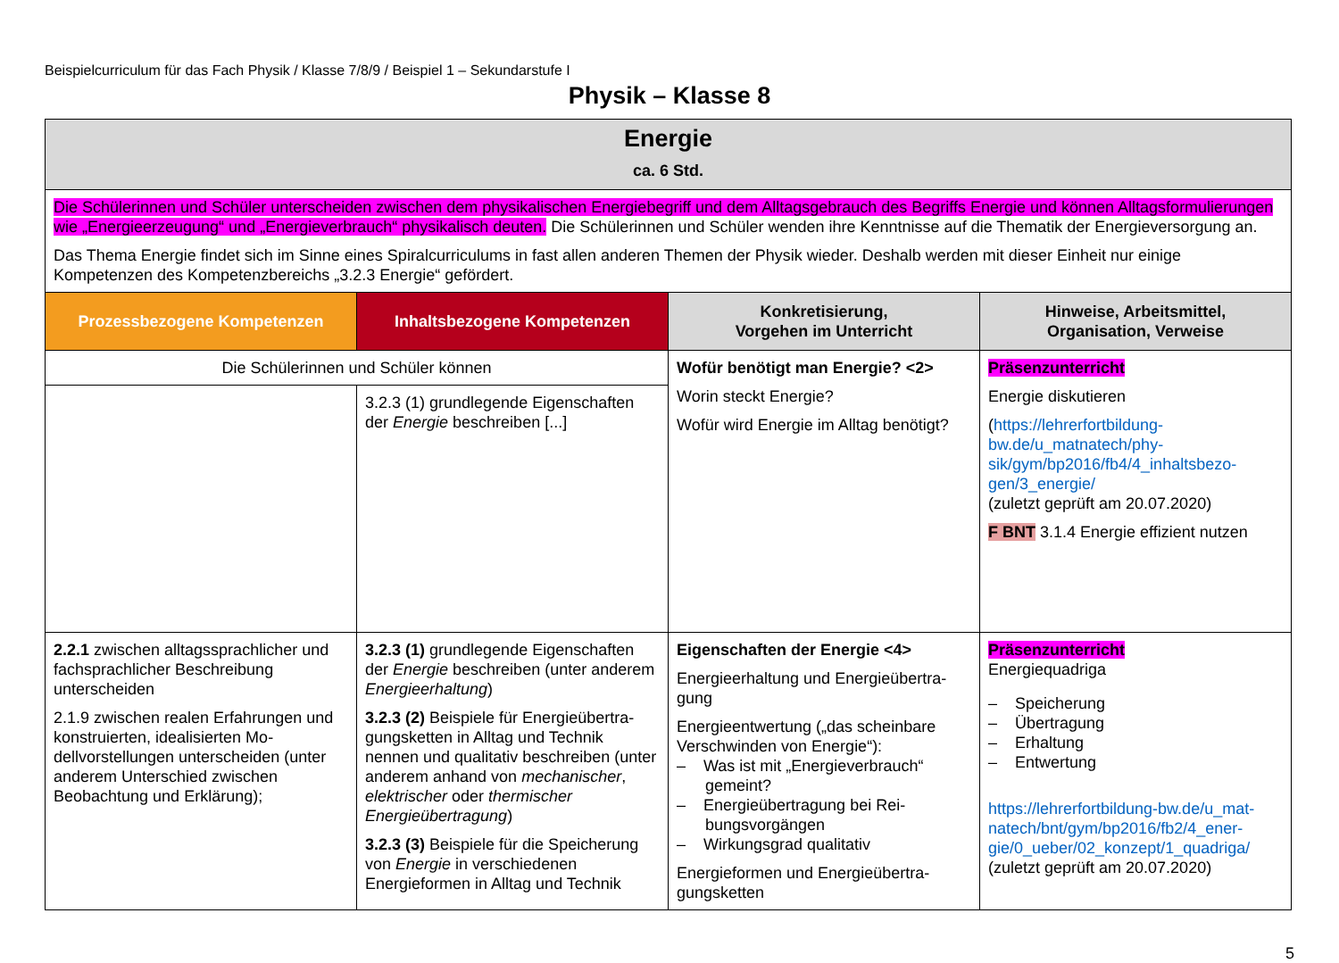Beispielcurriculum für das Fach Physik / Klasse 7/8/9 / Beispiel 1 – Sekundarstufe I
Physik – Klasse 8
| Energie ca. 6 Std. | | | |
| Die Schülerinnen und Schüler unterscheiden zwischen dem physikalischen Energiebegriff und dem Alltagsgebrauch des Begriffs Energie und können Alltags­formulierungen wie „Energieerzeugung“ und „Energieverbrauch“ physikalisch deuten. Die Schülerinnen und Schüler wenden ihre Kenntnisse auf die Thematik der Energieversorgung an. Das Thema Energie findet sich im Sinne eines Spiralcurriculums in fast allen anderen Themen der Physik wieder. Deshalb werden mit dieser Einheit nur einige Kompetenzen des Kompetenzbereichs „3.2.3 Energie“ gefördert. | | | |
| Prozessbezogene Kompetenzen | Inhaltsbezogene Kompetenzen | Konkretisierung, Vorgehen im Unterricht | Hinweise, Arbeitsmittel, Organisation, Verweise |
| Die Schülerinnen und Schüler können | | Wofür benötigt man Energie? <2> Worin steckt Energie? Wofür wird Energie im Alltag benö­tigt? | Präsenzunterricht Energie diskutieren ( https://lehrerfortbildung-bw.de/u_matnatech/phy­sik/gym/bp2016/fb4/4_inhaltsbezo­gen/3_energie/ (zuletzt geprüft am 20.07.2020) F BNT 3.1.4 Energie effizient nutzen |
| | 3.2.3 (1) grundlegende Eigenschaften der Energie beschreiben [...] | | |
| 2.2.1 zwischen alltagssprachlicher und fachsprachlicher Beschreibung unterscheiden 2.1.9 zwischen realen Erfahrungen und konstruierten, idealisierten Mo­dellvorstellungen unterscheiden (un­ter anderem Unterschied zwischen Beobachtung und Erklärung); | 3.2.3 (1) grundlegende Eigenschaften der Energie beschreiben (unter ande­rem Energieerhaltung ) 3.2.3 (2) Beispiele für Energieübertra­gungsketten in Alltag und Technik nennen und qualitativ beschreiben (unter anderem anhand von mechani­scher , elektrischer oder thermischer Energieübertragung ) 3.2.3 (3) Beispiele für die Speiche­rung von Energie in verschiedenen Energieformen in Alltag und Technik | Eigenschaften der Energie <4> Energieerhaltung und Energieübertra­gung Energieentwertung („das scheinbare Verschwinden von Energie“): – Was ist mit „Energieverbrauch“ gemeint? – Energieübertragung bei Rei­bungsvorgängen – Wirkungsgrad qualitativ Energieformen und Energieübertra­gungsketten | Präsenzunterricht Energiequadriga – Speicherung – Übertragung – Erhaltung – Entwertung https://lehrerfortbildung-bw.de/u_mat­natech/bnt/gym/bp2016/fb2/4_ener­gie/0_ueber/02_konzept/1_quadriga/ (zuletzt geprüft am 20.07.2020) |
5